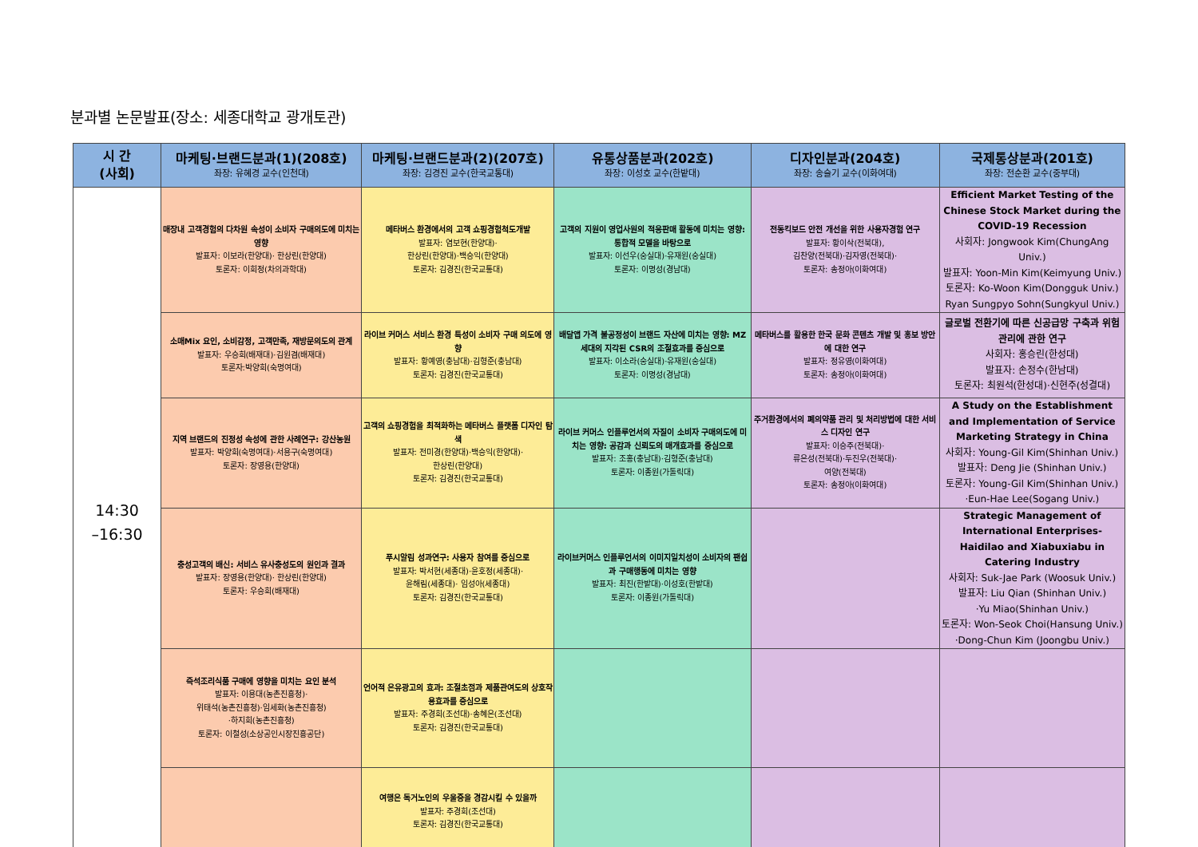분과별 논문발표(장소: 세종대학교 광개토관)
| 시 간 (사회) | 마케팅·브랜드분과(1)(208호) 좌장: 유혜경 교수(인천대) | 마케팅·브랜드분과(2)(207호) 좌장: 김경진 교수(한국교통대) | 유통상품분과(202호) 좌장: 이성호 교수(한밭대) | 디자인분과(204호) 좌장: 송슬기 교수(이화여대) | 국제통상분과(201호) 좌장: 전순환 교수(중부대) |
| --- | --- | --- | --- | --- | --- |
| 14:30 –16:30 | 매장내 고객경험의 다차원 속성이 소비자 구매의도에 미치는 영향 발표자: 이보라(한양대)· 한상린(한양대) 토론자: 이희정(차의과학대) | 메타버스 환경에서의 고객 쇼핑경험척도개발 발표자: 염보현(한양대)· 한상린(한양대)·백승익(한양대) 토론자: 김경진(한국교통대) | 고객의 지원이 영업사원의 적응판매 활동에 미치는 영향: 통합적 모델을 바탕으로 발표자: 이선우(숭실대)·유재원(숭실대) 토론자: 이명성(경남대) | 전동킥보드 안전 개선을 위한 사용자경험 연구 발표자: 황이삭(전북대), 김찬양(전북대)·김자영(전북대)· 토론자: 송정아(이화여대) | Efficient Market Testing of the Chinese Stock Market during the COVID-19 Recession 사회자: Jongwook Kim(ChungAng Univ.) 발표자: Yoon-Min Kim(Keimyung Univ.) 토론자: Ko-Woon Kim(Dongguk Univ.) Ryan Sungpyo Sohn(Sungkyul Univ.) |
| | 소매Mix 요인, 소비감정, 고객만족, 재방문의도의 관계 발표자: 우승희(배재대)·김원겸(배재대) 토론자:박양희(숙명여대) | 라이브 커머스 서비스 환경 특성이 소비자 구매 의도에 영향 발표자: 황예영(충남대)·김형준(충남대) 토론자: 김경진(한국교통대) | 배달앱 가격 불공정성이 브랜드 자산에 미치는 영향: MZ세대의 지각된 CSR의 조절효과를 중심으로 발표자: 이소라(숭실대)·유재원(숭실대) 토론자: 이명성(경남대) | 메타버스를 활용한 한국 문화 콘텐츠 개발 및 홍보 방안에 대한 연구 발표자: 정유영(이화여대) 토론자: 송정아(이화여대) | 글로벌 전환기에 따른 신공급망 구축과 위험관리에 관한 연구 사회자: 홍승린(한성대) 발표자: 손정수(한남대) 토론자: 최원석(한성대)·신현주(성결대) |
| | 지역 브랜드의 진정성 속성에 관한 사례연구: 강산농원 발표자: 박양희(숙명여대)·서용구(숙명여대) 토론자: 장영용(한양대) | 고객의 쇼핑경험을 최적화하는 메타버스 플랫폼 디자인 탐색 발표자: 전미경(한양대)·백승익(한양대)· 한상린(한양대) 토론자: 김경진(한국교통대) | 라이브 커머스 인플루언서의 자질이 소비자 구매의도에 미치는 영향: 공감과 신뢰도의 매개효과를 중심으로 발표자: 조홍(충남대)·김형준(충남대) 토론자: 이종원(가톨릭대) | 주거환경에서의 폐의약품 관리 및 처리방법에 대한 서비스 디자인 연구 발표자: 이승주(전북대)· 류은성(전북대)·두진우(전북대)· 여양(전북대) 토론자: 송정아(이화여대) | A Study on the Establishment and Implementation of Service Marketing Strategy in China 사회자: Young-Gil Kim(Shinhan Univ.) 발표자: Deng Jie (Shinhan Univ.) 토론자: Young-Gil Kim(Shinhan Univ.) ·Eun-Hae Lee(Sogang Univ.) |
| | 충성고객의 배신: 서비스 유사충성도의 원인과 결과 발표자: 장영용(한양대)· 한상린(한양대) 토론자: 우승희(배재대) | 푸시알림 성과연구: 사용자 참여를 중심으로 발표자: 박서현(세종대)·윤호정(세종대)· 윤해림(세종대)· 임성아(세종대) 토론자: 김경진(한국교통대) | 라이브커머스 인플루언서의 이미지일치성이 소비자의 팬쉽과 구매행동에 미치는 영향 발표자: 최진(한밭대)·이성호(한밭대) 토론자: 이종원(가톨릭대) | | Strategic Management of International Enterprises-Haidilao and Xiabuxiabu in Catering Industry 사회자: Suk-Jae Park (Woosuk Univ.) 발표자: Liu Qian (Shinhan Univ.) ·Yu Miao(Shinhan Univ.) 토론자: Won-Seok Choi(Hansung Univ.) ·Dong-Chun Kim (Joongbu Univ.) |
| | 즉석조리식품 구매에 영향을 미치는 요인 분석 발표자: 이용대(농촌진흥청)· 위태석(농촌진흥청)·임세화(농촌진흥청) ·하지희(농촌진흥청) 토론자: 이철성(소상공인시장진흥공단) | 언어적 은유광고의 효과: 조절초점과 제품관여도의 상호작용효과를 중심으로 발표자: 주경희(조선대)·송혜은(조선대) 토론자: 김경진(한국교통대) | | | |
| | | 여행은 독거노인의 우울증을 경감시킬 수 있을까 발표자: 주경희(조선대) 토론자: 김경진(한국교통대) | | | |